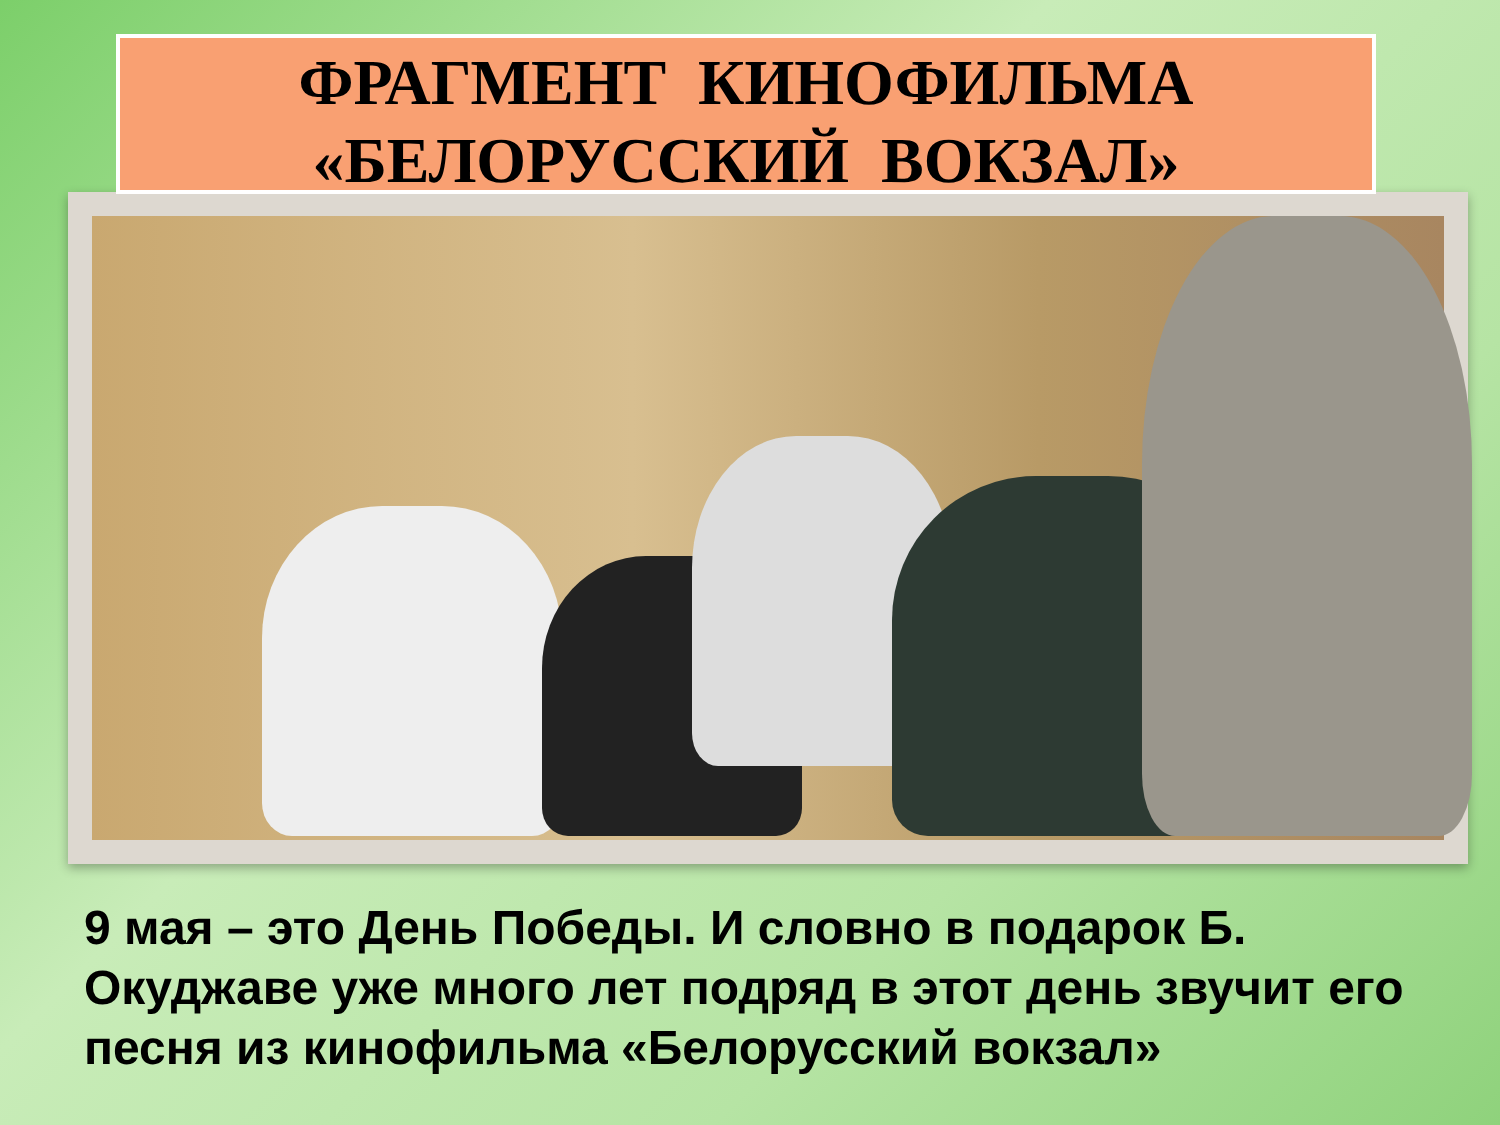ФРАГМЕНТ КИНОФИЛЬМА
«БЕЛОРУССКИЙ ВОКЗАЛ»
9 мая – это День Победы. И словно в подарок Б. Окуджаве уже много лет подряд в этот день звучит его песня из кинофильма «Белорусский вокзал»